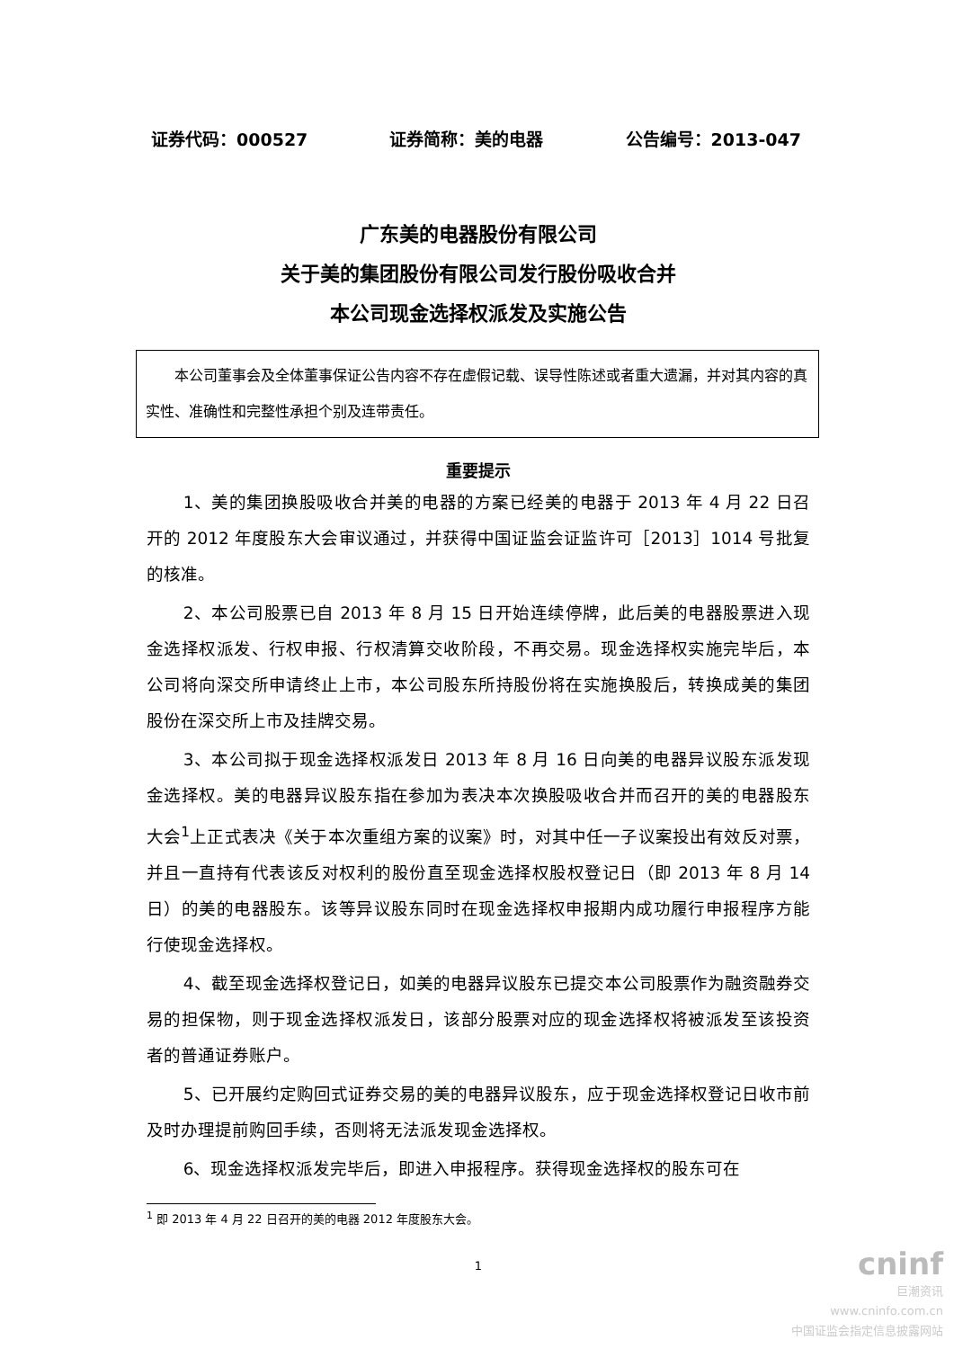证券代码：000527 证券简称：美的电器 公告编号：2013-047
广东美的电器股份有限公司
关于美的集团股份有限公司发行股份吸收合并
本公司现金选择权派发及实施公告
本公司董事会及全体董事保证公告内容不存在虚假记载、误导性陈述或者重大遗漏，并对其内容的真实性、准确性和完整性承担个别及连带责任。
重要提示
1、美的集团换股吸收合并美的电器的方案已经美的电器于 2013 年 4 月 22 日召开的 2012 年度股东大会审议通过，并获得中国证监会证监许可［2013］1014 号批复的核准。
2、本公司股票已自 2013 年 8 月 15 日开始连续停牌，此后美的电器股票进入现金选择权派发、行权申报、行权清算交收阶段，不再交易。现金选择权实施完毕后，本公司将向深交所申请终止上市，本公司股东所持股份将在实施换股后，转换成美的集团股份在深交所上市及挂牌交易。
3、本公司拟于现金选择权派发日 2013 年 8 月 16 日向美的电器异议股东派发现金选择权。美的电器异议股东指在参加为表决本次换股吸收合并而召开的美的电器股东大会<sup>1</sup>上正式表决《关于本次重组方案的议案》时，对其中任一子议案投出有效反对票，并且一直持有代表该反对权利的股份直至现金选择权股权登记日（即 2013 年 8 月 14 日）的美的电器股东。该等异议股东同时在现金选择权申报期内成功履行申报程序方能行使现金选择权。
4、截至现金选择权登记日，如美的电器异议股东已提交本公司股票作为融资融券交易的担保物，则于现金选择权派发日，该部分股票对应的现金选择权将被派发至该投资者的普通证券账户。
5、已开展约定购回式证券交易的美的电器异议股东，应于现金选择权登记日收市前及时办理提前购回手续，否则将无法派发现金选择权。
6、现金选择权派发完毕后，即进入申报程序。获得现金选择权的股东可在
<sup>1</sup> 即 2013 年 4 月 22 日召开的美的电器 2012 年度股东大会。
1
cninf
巨潮资讯
www.cninfo.com.cn
中国证监会指定信息披露网站